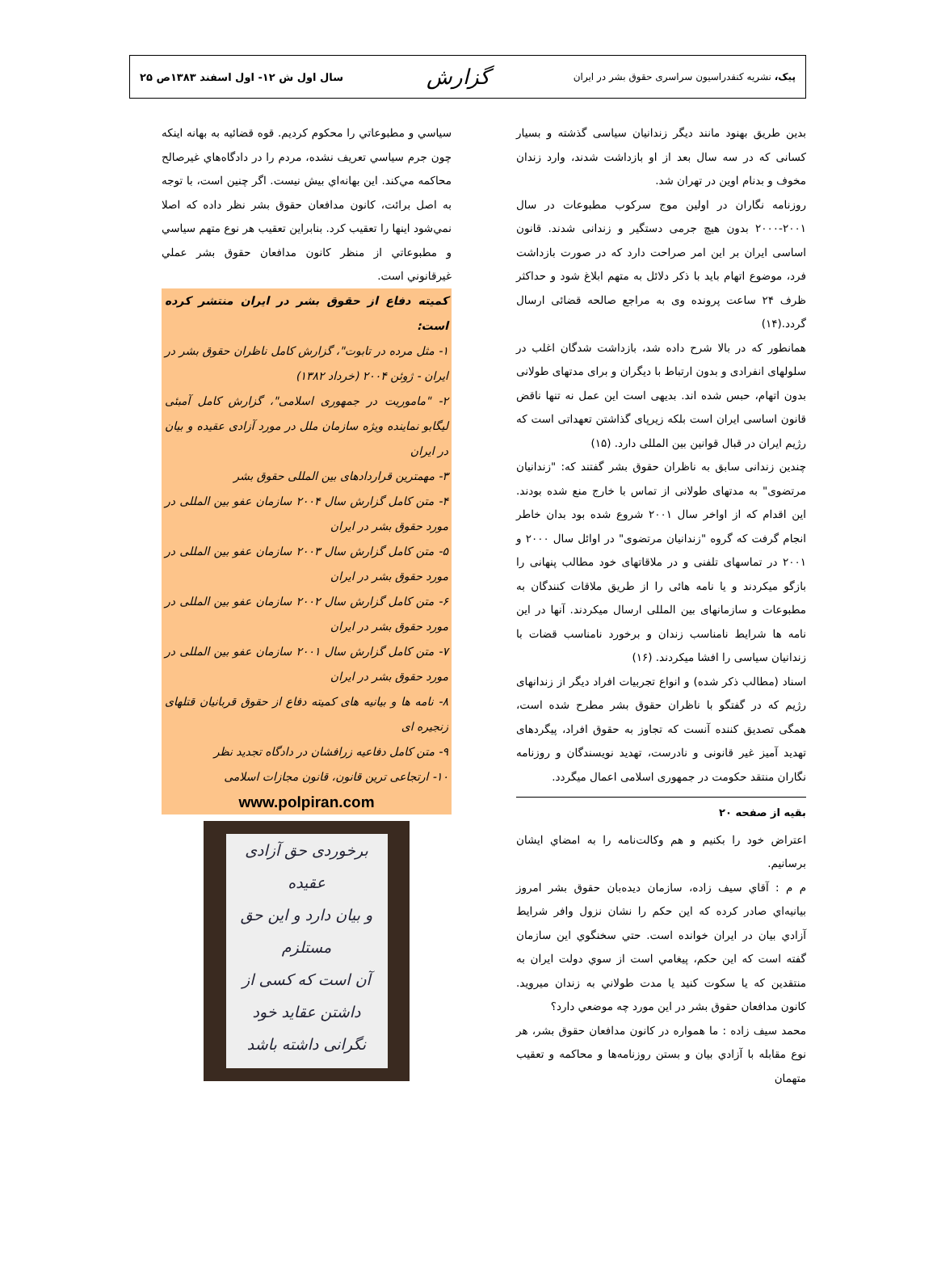پیک، نشریه کنفدراسیون سراسری حقوق بشر در ایران
گزارش
سال اول ش ۱۲- اول اسفند ۱۳۸۳ص ۲۵
بدین طریق بهنود مانند دیگر زندانیان سیاسی گذشته و بسیار کسانی که در سه سال بعد از او بازداشت شدند، وارد زندان مخوف و بدنام اوین در تهران شد.
روزنامه نگاران در اولین موج سرکوب مطبوعات در سال ۲۰۰۱-۲۰۰۰ بدون هیچ جرمی دستگیر و زندانی شدند. قانون اساسی ایران بر این امر صراحت دارد که در صورت بازداشت فرد، موضوع اتهام باید با ذکر دلائل به متهم ابلاغ شود و حداکثر ظرف ۲۴ ساعت پرونده وی به مراجع صالحه قضائی ارسال گردد.(۱۴)
همانطور که در بالا شرح داده شد، بازداشت شدگان اغلب در سلولهای انفرادی و بدون ارتباط با دیگران و برای مدتهای طولانی بدون اتهام، حبس شده اند. بدیهی است این عمل نه تنها ناقض قانون اساسی ایران است بلکه زیرپای گذاشتن تعهداتی است که رژیم ایران در قبال قوانین بین المللی دارد. (۱۵)
چندین زندانی سابق به ناظران حقوق بشر گفتند که: "زندانیان مرتضوی" به مدتهای طولانی از تماس با خارج منع شده بودند. این اقدام که از اواخر سال ۲۰۰۱ شروع شده بود بدان خاطر انجام گرفت که گروه "زندانیان مرتضوی" در اوائل سال ۲۰۰۰ و ۲۰۰۱ در تماسهای تلفنی و در ملاقاتهای خود مطالب پنهانی را بازگو میکردند و یا نامه هائی را از طریق ملاقات کنندگان به مطبوعات و سازمانهای بین المللی ارسال میکردند. آنها در این نامه ها شرایط نامناسب زندان و برخورد نامناسب قضات با زندانیان سیاسی را افشا میکردند. (۱۶)
اسناد (مطالب ذکر شده) و انواع تجربیات افراد دیگر از زندانهای رژیم که در گفتگو با ناظران حقوق بشر مطرح شده است، همگی تصدیق کننده آنست که تجاوز به حقوق افراد، پیگردهای تهدید آمیز غیر قانونی و نادرست، تهدید نویسندگان و روزنامه نگاران منتقد حکومت در جمهوری اسلامی اعمال میگردد.
بقیه از صفحه ۲۰
اعتراض خود را بكنيم و هم وكالت‌نامه را به امضاي ايشان برسانيم.
م م : آقاي سيف زاده، سازمان ديده‌بان حقوق بشر امروز بيانيه‌اي صادر كرده كه اين حكم را نشان نزول وافر شرايط آزادي بيان در ايران خوانده است. حتي سخنگوي اين سازمان گفته است كه اين حكم، پيغامي است از سوي دولت ايران به منتقدين كه يا سكوت كنيد يا مدت طولاني به زندان ميرويد. كانون مدافعان حقوق بشر در اين مورد چه موضعي دارد؟
محمد سيف زاده : ما همواره در كانون مدافعان حقوق بشر، هر نوع مقابله با آزادي بيان و بستن روزنامه‌ها و محاكمه و تعقيب متهمان
سياسي و مطبوعاتي را محكوم كرديم. قوه قضائيه به بهانه اينكه چون جرم سياسي تعريف نشده، مردم را در دادگاه‌هاي غيرصالح محاكمه مي‌كند. اين بهانه‌اي بيش نيست. اگر چنين است، با توجه به اصل برائت، كانون مدافعان حقوق بشر نظر داده كه اصلا نمي‌شود اينها را تعقيب كرد. بنابراين تعقيب هر نوع متهم سياسي و مطبوعاتي از منظر كانون مدافعان حقوق بشر عملي غيرقانوني است.
کمیته دفاع از حقوق بشر در ایران منتشر کرده است:
۱- مثل مرده در تابوت"، گزارش کامل ناظران حقوق بشر در ایران - ژوئن ۲۰۰۴ (خرداد ۱۳۸۲)
۲- "ماموریت در جمهوری اسلامی"، گزارش کامل آمبئی لیگابو نماینده ویژه سازمان ملل در مورد آزادی عقیده و بیان در ایران
۳- مهمترین قراردادهای بین المللی حقوق بشر
۴- متن کامل گزارش سال ۲۰۰۴ سازمان عفو بین المللی در مورد حقوق بشر در ایران
۵- متن کامل گزارش سال ۲۰۰۳ سازمان عفو بین المللی در مورد حقوق بشر در ایران
۶- متن کامل گزارش سال ۲۰۰۲ سازمان عفو بین المللی در مورد حقوق بشر در ایران
۷- متن کامل گزارش سال ۲۰۰۱ سازمان عفو بین المللی در مورد حقوق بشر در ایران
۸- نامه ها و بیانیه های کمیته دفاع از حقوق قربانیان قتلهای زنجیره ای
۹- متن کامل دفاعیه زرافشان در دادگاه تجدید نظر
۱۰- ارتجاعی ترین قانون، قانون مجازات اسلامی
www.polpiran.com
برخوردی حق آزادی عقیده
و بیان دارد و این حق مستلزم
آن است که کسی از داشتن عقاید خود
نگرانی داشته باشد